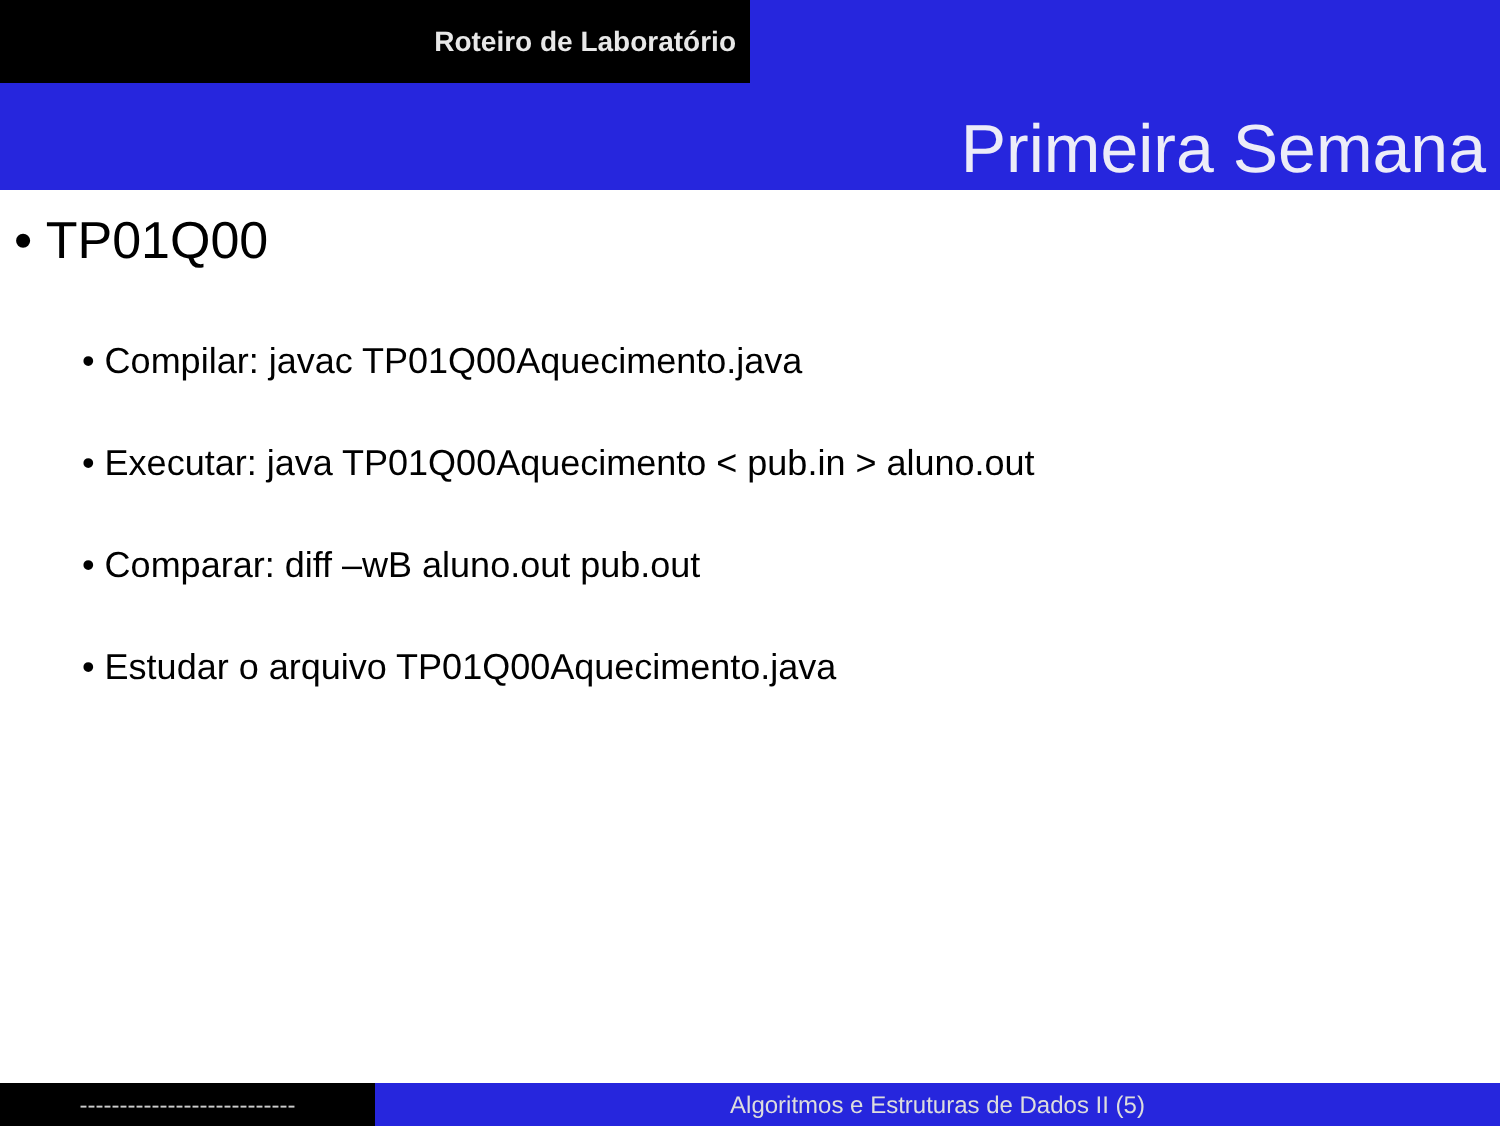Roteiro de Laboratório
Primeira Semana
• TP01Q00
• Compilar: javac TP01Q00Aquecimento.java
• Executar: java TP01Q00Aquecimento < pub.in > aluno.out
• Comparar: diff –wB aluno.out pub.out
• Estudar o arquivo TP01Q00Aquecimento.java
---------------------------
Algoritmos e Estruturas de Dados II (5)